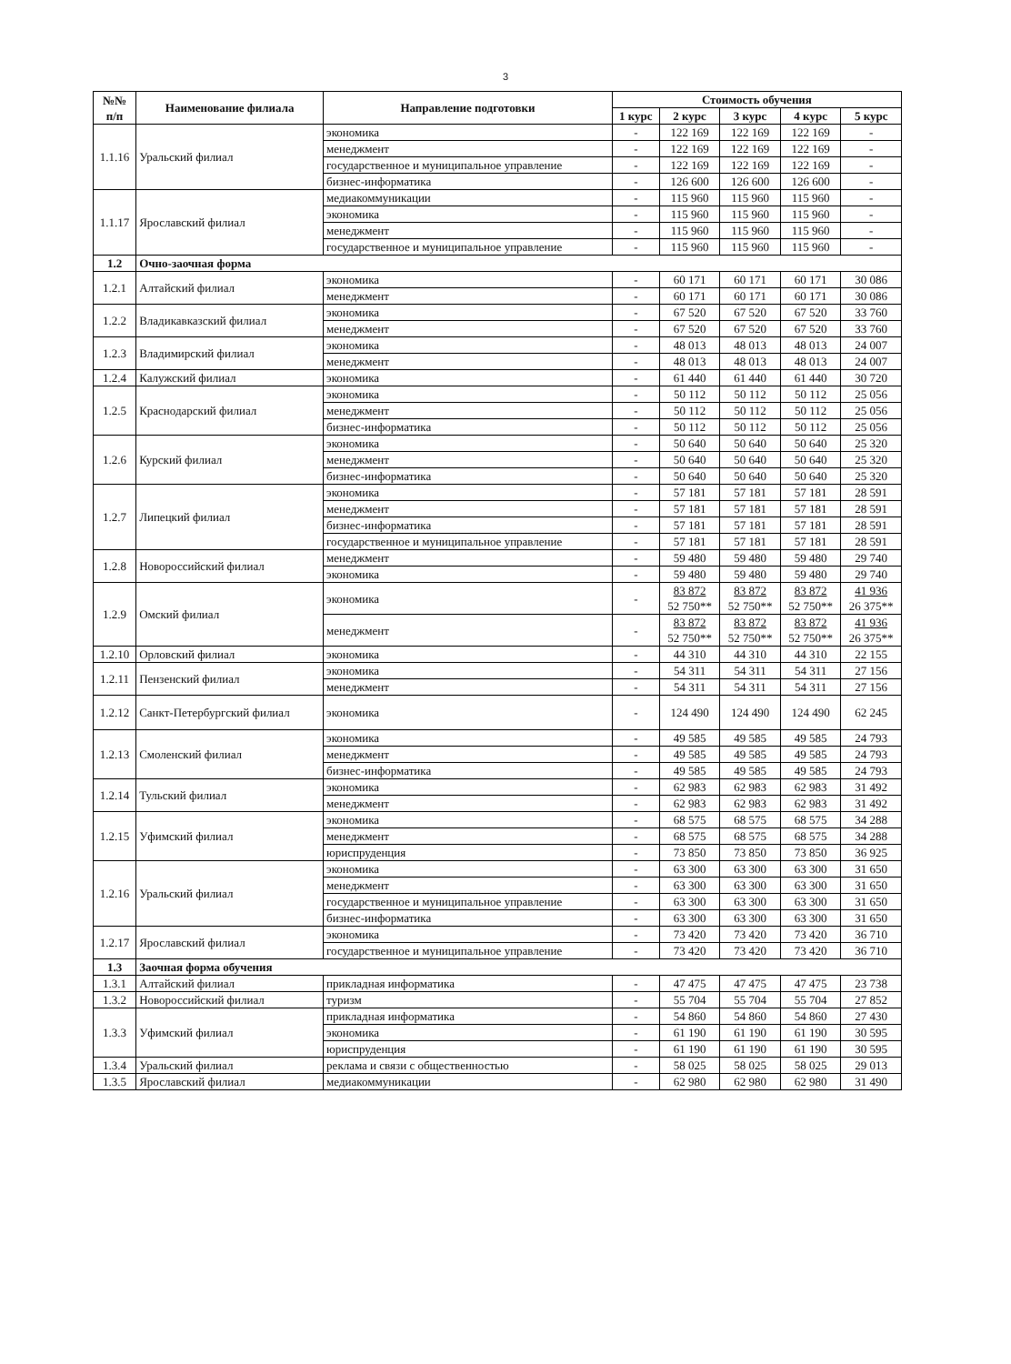3
| №№ п/п | Наименование филиала | Направление подготовки | Стоимость обучения | | | | |
| --- | --- | --- | --- | --- | --- | --- | --- |
| | | | 1 курс | 2 курс | 3 курс | 4 курс | 5 курс |
| 1.1.16 | Уральский филиал | экономика | - | 122 169 | 122 169 | 122 169 | - |
| | | менеджмент | - | 122 169 | 122 169 | 122 169 | - |
| | | государственное и муниципальное управление | - | 122 169 | 122 169 | 122 169 | - |
| | | бизнес-информатика | - | 126 600 | 126 600 | 126 600 | - |
| 1.1.17 | Ярославский филиал | медиакоммуникации | - | 115 960 | 115 960 | 115 960 | - |
| | | экономика | - | 115 960 | 115 960 | 115 960 | - |
| | | менеджмент | - | 115 960 | 115 960 | 115 960 | - |
| | | государственное и муниципальное управление | - | 115 960 | 115 960 | 115 960 | - |
| 1.2 | Очно-заочная форма | | | | | | |
| 1.2.1 | Алтайский филиал | экономика | - | 60 171 | 60 171 | 60 171 | 30 086 |
| | | менеджмент | - | 60 171 | 60 171 | 60 171 | 30 086 |
| 1.2.2 | Владикавказский филиал | экономика | - | 67 520 | 67 520 | 67 520 | 33 760 |
| | | менеджмент | - | 67 520 | 67 520 | 67 520 | 33 760 |
| 1.2.3 | Владимирский филиал | экономика | - | 48 013 | 48 013 | 48 013 | 24 007 |
| | | менеджмент | - | 48 013 | 48 013 | 48 013 | 24 007 |
| 1.2.4 | Калужский филиал | экономика | - | 61 440 | 61 440 | 61 440 | 30 720 |
| 1.2.5 | Краснодарский филиал | экономика | - | 50 112 | 50 112 | 50 112 | 25 056 |
| | | менеджмент | - | 50 112 | 50 112 | 50 112 | 25 056 |
| | | бизнес-информатика | - | 50 112 | 50 112 | 50 112 | 25 056 |
| 1.2.6 | Курский филиал | экономика | - | 50 640 | 50 640 | 50 640 | 25 320 |
| | | менеджмент | - | 50 640 | 50 640 | 50 640 | 25 320 |
| | | бизнес-информатика | - | 50 640 | 50 640 | 50 640 | 25 320 |
| 1.2.7 | Липецкий филиал | экономика | - | 57 181 | 57 181 | 57 181 | 28 591 |
| | | менеджмент | - | 57 181 | 57 181 | 57 181 | 28 591 |
| | | бизнес-информатика | - | 57 181 | 57 181 | 57 181 | 28 591 |
| | | государственное и муниципальное управление | - | 57 181 | 57 181 | 57 181 | 28 591 |
| 1.2.8 | Новороссийский филиал | менеджмент | - | 59 480 | 59 480 | 59 480 | 29 740 |
| | | экономика | - | 59 480 | 59 480 | 59 480 | 29 740 |
| 1.2.9 | Омский филиал | экономика | - | 83 872 52 750** | 83 872 52 750** | 83 872 52 750** | 41 936 26 375** |
| | | менеджмент | - | 83 872 52 750** | 83 872 52 750** | 83 872 52 750** | 41 936 26 375** |
| 1.2.10 | Орловский филиал | экономика | - | 44 310 | 44 310 | 44 310 | 22 155 |
| 1.2.11 | Пензенский филиал | экономика | - | 54 311 | 54 311 | 54 311 | 27 156 |
| | | менеджмент | - | 54 311 | 54 311 | 54 311 | 27 156 |
| 1.2.12 | Санкт-Петербургский филиал | экономика | - | 124 490 | 124 490 | 124 490 | 62 245 |
| 1.2.13 | Смоленский филиал | экономика | - | 49 585 | 49 585 | 49 585 | 24 793 |
| | | менеджмент | - | 49 585 | 49 585 | 49 585 | 24 793 |
| | | бизнес-информатика | - | 49 585 | 49 585 | 49 585 | 24 793 |
| 1.2.14 | Тульский филиал | экономика | - | 62 983 | 62 983 | 62 983 | 31 492 |
| | | менеджмент | - | 62 983 | 62 983 | 62 983 | 31 492 |
| 1.2.15 | Уфимский филиал | экономика | - | 68 575 | 68 575 | 68 575 | 34 288 |
| | | менеджмент | - | 68 575 | 68 575 | 68 575 | 34 288 |
| | | юриспруденция | - | 73 850 | 73 850 | 73 850 | 36 925 |
| 1.2.16 | Уральский филиал | экономика | - | 63 300 | 63 300 | 63 300 | 31 650 |
| | | менеджмент | - | 63 300 | 63 300 | 63 300 | 31 650 |
| | | государственное и муниципальное управление | - | 63 300 | 63 300 | 63 300 | 31 650 |
| | | бизнес-информатика | - | 63 300 | 63 300 | 63 300 | 31 650 |
| 1.2.17 | Ярославский филиал | экономика | - | 73 420 | 73 420 | 73 420 | 36 710 |
| | | государственное и муниципальное управление | - | 73 420 | 73 420 | 73 420 | 36 710 |
| 1.3 | Заочная форма обучения | | | | | | |
| 1.3.1 | Алтайский филиал | прикладная информатика | - | 47 475 | 47 475 | 47 475 | 23 738 |
| 1.3.2 | Новороссийский филиал | туризм | - | 55 704 | 55 704 | 55 704 | 27 852 |
| 1.3.3 | Уфимский филиал | прикладная информатика | - | 54 860 | 54 860 | 54 860 | 27 430 |
| | | экономика | - | 61 190 | 61 190 | 61 190 | 30 595 |
| | | юриспруденция | - | 61 190 | 61 190 | 61 190 | 30 595 |
| 1.3.4 | Уральский филиал | реклама и связи с общественностью | - | 58 025 | 58 025 | 58 025 | 29 013 |
| 1.3.5 | Ярославский филиал | медиакоммуникации | - | 62 980 | 62 980 | 62 980 | 31 490 |